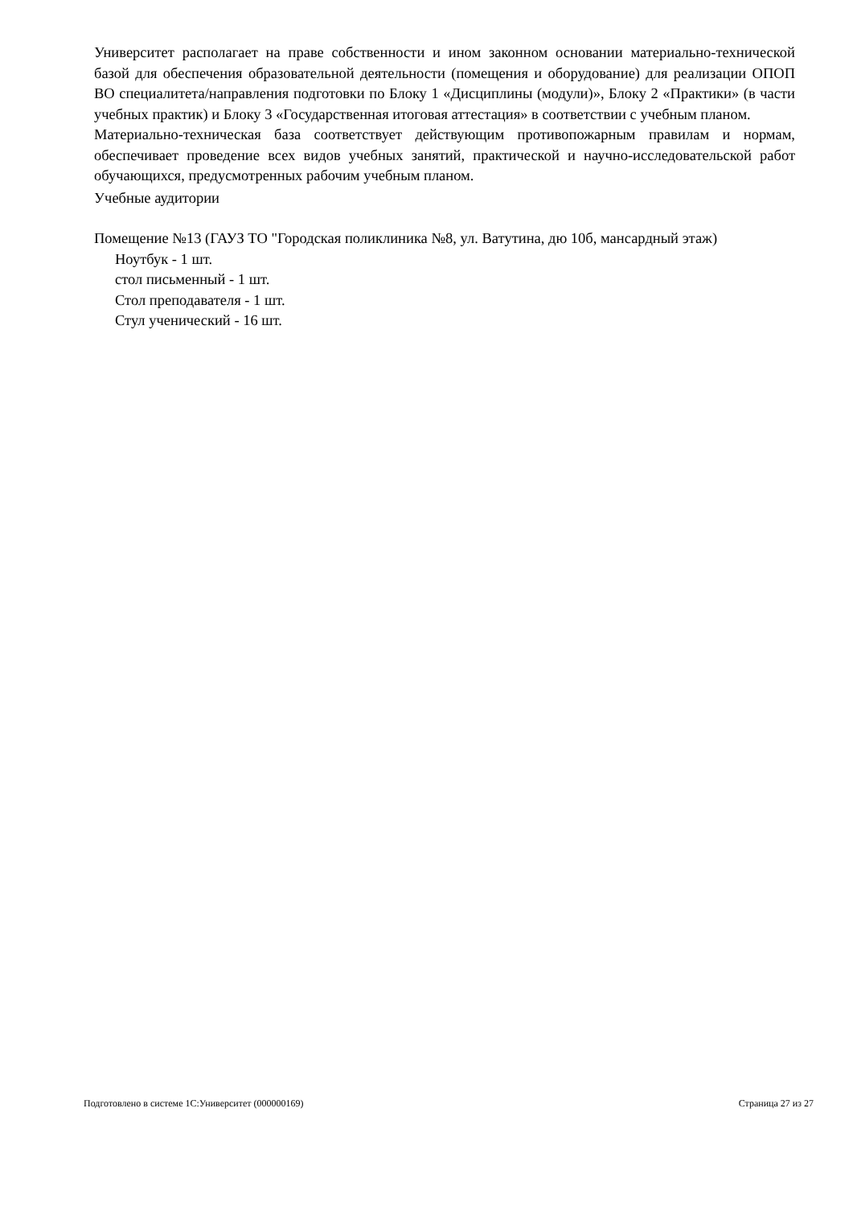Университет располагает на праве собственности и ином законном основании материально-технической базой для обеспечения образовательной деятельности (помещения и оборудование) для реализации ОПОП ВО специалитета/направления подготовки по Блоку 1 «Дисциплины (модули)», Блоку 2 «Практики» (в части учебных практик) и Блоку 3 «Государственная итоговая аттестация» в соответствии с учебным планом.
Материально-техническая база соответствует действующим противопожарным правилам и нормам, обеспечивает проведение всех видов учебных занятий, практической и научно-исследовательской работ обучающихся, предусмотренных рабочим учебным планом.
Учебные аудитории
Помещение №13 (ГАУЗ ТО "Городская поликлиника №8, ул. Ватутина, дю 10б, мансардный этаж)
Ноутбук - 1 шт.
стол письменный - 1 шт.
Стол преподавателя - 1 шт.
Стул ученический - 16 шт.
Подготовлено в системе 1С:Университет (000000169) Страница 27 из 27